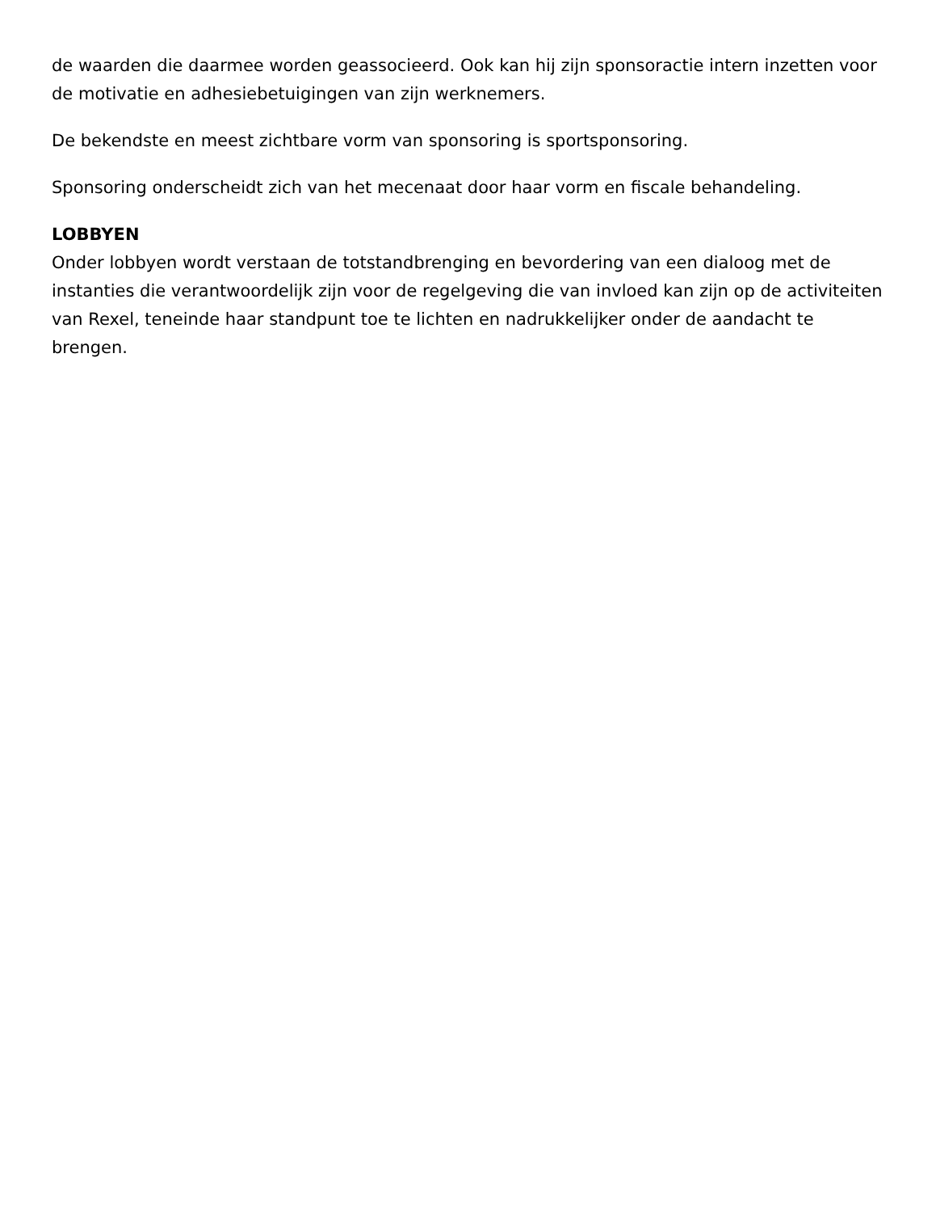de waarden die daarmee worden geassocieerd. Ook kan hij zijn sponsoractie intern inzetten voor de motivatie en adhesiebetuigingen van zijn werknemers.
De bekendste en meest zichtbare vorm van sponsoring is sportsponsoring.
Sponsoring onderscheidt zich van het mecenaat door haar vorm en fiscale behandeling.
LOBBYEN
Onder lobbyen wordt verstaan de totstandbrenging en bevordering van een dialoog met de instanties die verantwoordelijk zijn voor de regelgeving die van invloed kan zijn op de activiteiten van Rexel, teneinde haar standpunt toe te lichten en nadrukkelijker onder de aandacht te brengen.